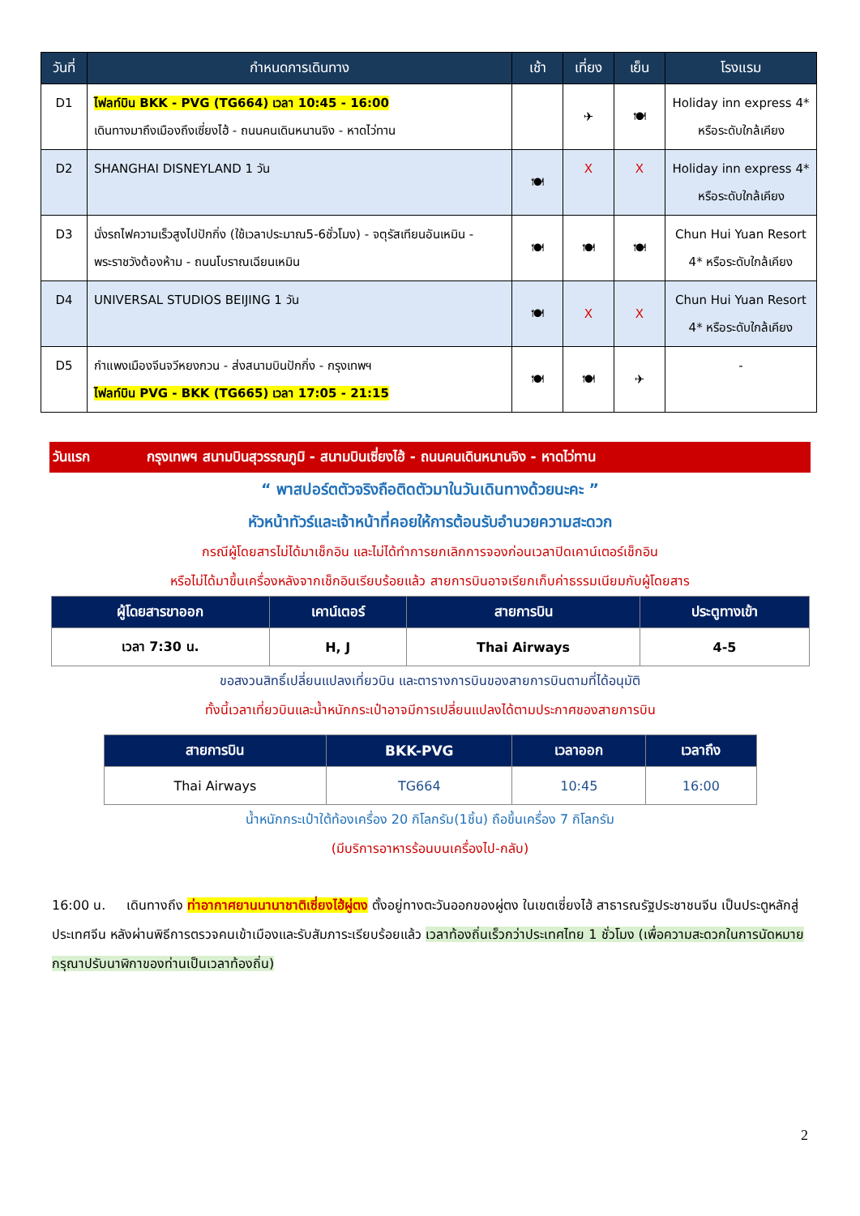| วันที่ | กำหนดการเดินทาง | เช้า | เที่ยง | เย็น | โรงแรม |
| --- | --- | --- | --- | --- | --- |
| D1 | ไฟลท์บิน BKK - PVG (TG664) เวลา 10:45 - 16:00 เดินทางมาถึงเมืองถึงเซี่ยงไฮ้ - ถนนคนเดินหนานจิง - หาดไว่ทาน | | ✈ | 🍽 | Holiday inn express 4* หรือระดับใกล้เคียง |
| D2 | SHANGHAI DISNEYLAND 1 วัน | 🍽 | X | X | Holiday inn express 4* หรือระดับใกล้เคียง |
| D3 | นั่งรถไฟความเร็วสูงไปปักกิ่ง (ใช้เวลาประมาณ5-6ชั่วโมง) - จตุรัสเทียนอันเหมิน - พระราชวังต้องห้าม - ถนนโบราณเฉียนเหมิน | 🍽 | 🍽 | 🍽 | Chun Hui Yuan Resort 4* หรือระดับใกล้เคียง |
| D4 | UNIVERSAL STUDIOS BEIJING 1 วัน | 🍽 | X | X | Chun Hui Yuan Resort 4* หรือระดับใกล้เคียง |
| D5 | กำแพงเมืองจีนจวีหยงกวน - ส่งสนามบินปักกิ่ง - กรุงเทพฯ ไฟลท์บิน PVG - BKK (TG665) เวลา 17:05 - 21:15 | 🍽 | 🍽 | ✈ | - |
วันแรก กรุงเทพฯ สนามบินสุวรรณภูมิ - สนามบินเซี่ยงไฮ้ - ถนนคนเดินหนานจิง - หาดไว่ทาน
“ พาสปอร์ตตัวจริงถือติดตัวมาในวันเดินทางด้วยนะคะ ”
หัวหน้าทัวร์และเจ้าหน้าที่คอยให้การต้อนรับอำนวยความสะดวก
กรณีผู้โดยสารไม่ได้มาเช็กอิน และไม่ได้ทำการยกเลิกการจองก่อนเวลาปิดเคาน์เตอร์เช็กอิน
หรือไม่ได้มาขึ้นเครื่องหลังจากเช็กอินเรียบร้อยแล้ว สายการบินอาจเรียกเก็บค่าธรรมเนียมกับผู้โดยสาร
| ผู้โดยสารขาออก | เคาน์เตอร์ | สายการบิน | ประตูทางเข้า |
| --- | --- | --- | --- |
| เวลา 7:30 น. | H, J | Thai Airways | 4-5 |
ขอสงวนสิทธิ์เปลี่ยนแปลงเที่ยวบิน และตารางการบินของสายการบินตามที่ได้อนุมัติ
ทั้งนี้เวลาเที่ยวบินและน้ำหนักกระเป๋าอาจมีการเปลี่ยนแปลงได้ตามประกาศของสายการบิน
| สายการบิน | BKK-PVG | เวลาออก | เวลาถึง |
| --- | --- | --- | --- |
| Thai Airways | TG664 | 10:45 | 16:00 |
น้ำหนักกระเป๋าใต้ท้องเครื่อง 20 กิโลกรัม(1ชิ้น) ถือขึ้นเครื่อง 7 กิโลกรัม
(มีบริการอาหารร้อนบนเครื่องไป-กลับ)
16:00 น. เดินทางถึง ท่าอากาศยานนานาชาติเซี่ยงไฮ้ผู่ตง ตั้งอยู่ทางตะวันออกของผู่ตง ในเขตเซี่ยงไฮ้ สาธารณรัฐประชาชนจีน เป็นประตูหลักสู่ประเทศจีน หลังผ่านพิธีการตรวจคนเข้าเมืองและรับสัมภาระเรียบร้อยแล้ว เวลาท้องถิ่นเร็วกว่าประเทศไทย 1 ชั่วโมง (เพื่อความสะดวกในการนัดหมาย กรุณาปรับนาฬิกาของท่านเป็นเวลาท้องถิ่น)
2